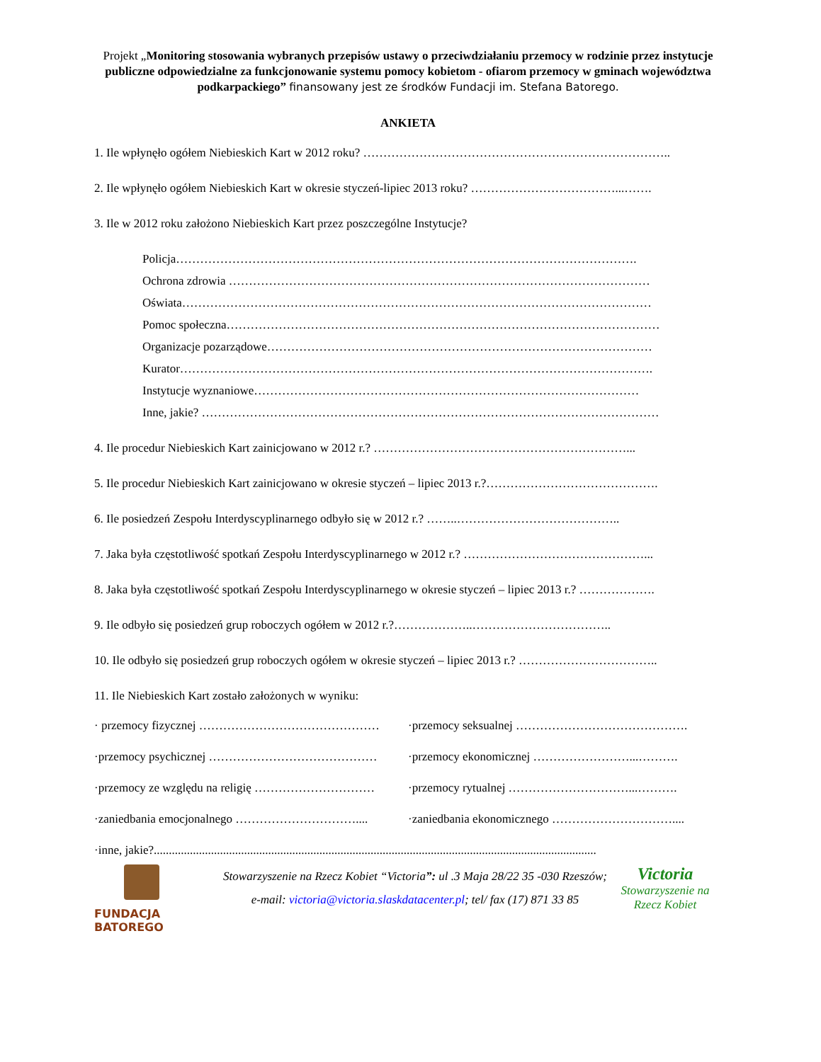Projekt „Monitoring stosowania wybranych przepisów ustawy o przeciwdziałaniu przemocy w rodzinie przez instytucje publiczne odpowiedzialne za funkcjonowanie systemu pomocy kobietom - ofiarom przemocy w gminach województwa podkarpackiego” finansowany jest ze środków Fundacji im. Stefana Batorego.
ANKIETA
1. Ile wpłynęło ogółem Niebieskich Kart w 2012 roku? …………………………………………………………………..
2. Ile wpłynęło ogółem Niebieskich Kart w okresie styczeń-lipiec 2013 roku? ………………………………...…….
3. Ile w 2012 roku założono Niebieskich Kart przez poszczególne Instytucje?
Policja…………………………………………………………………………………………………….
Ochrona zdrowia ……………………………………………………………………………………………
Oświata………………………………………………………………………………………………………
Pomoc społeczna………………………………………………………………………………………………
Organizacje pozarządowe……………………………………………………………………………………
Kurator……………………………………………………………………………………………………….
Instytucje wyznaniowe……………………………………………………………………………………
Inne, jakie? ……………………………………………………………………………………………………
4. Ile procedur Niebieskich Kart zainicjowano w 2012 r.? ………………………………………………………...
5. Ile procedur Niebieskich Kart zainicjowano w okresie styczeń – lipiec 2013 r.?…………………………………….
6. Ile posiedzeń Zespołu Interdyscyplinarnego odbyło się w 2012 r.? ……..…………………………………..
7. Jaka była częstotliwość spotkań Zespołu Interdyscyplinarnego w 2012 r.? ………………………………………...
8. Jaka była częstotliwość spotkań Zespołu Interdyscyplinarnego w okresie styczeń – lipiec 2013 r.? ……………….
9. Ile odbyło się posiedzeń grup roboczych ogółem w 2012 r.?………………..……………………………..
10. Ile odbyło się posiedzeń grup roboczych ogółem w okresie styczeń – lipiec 2013 r.? ……………………………..
11. Ile Niebieskich Kart zostało założonych w wyniku:
· przemocy fizycznej ……………………………………… ·przemocy seksualnej …………………………………….
·przemocy psychicznej …………………………………… ·przemocy ekonomicznej ……………………...……….
·przemocy ze względu na religię ………………………… ·przemocy rytualnej …………………………...……….
·zaniedbania emocjonalnego ………………………….... ·zaniedbania ekonomicznego …………………………....
·inne, jakie?...................................................................................................................................................
FUNDACJA
BATOREGO
Stowarzyszenie na Rzecz Kobiet “Victoria”: ul .3 Maja 28/22 35 -030 Rzeszów;
e-mail: victoria@victoria.slaskdatacenter.pl; tel/ fax (17) 871 33 85
Victoria
Stowarzyszenie na Rzecz Kobiet